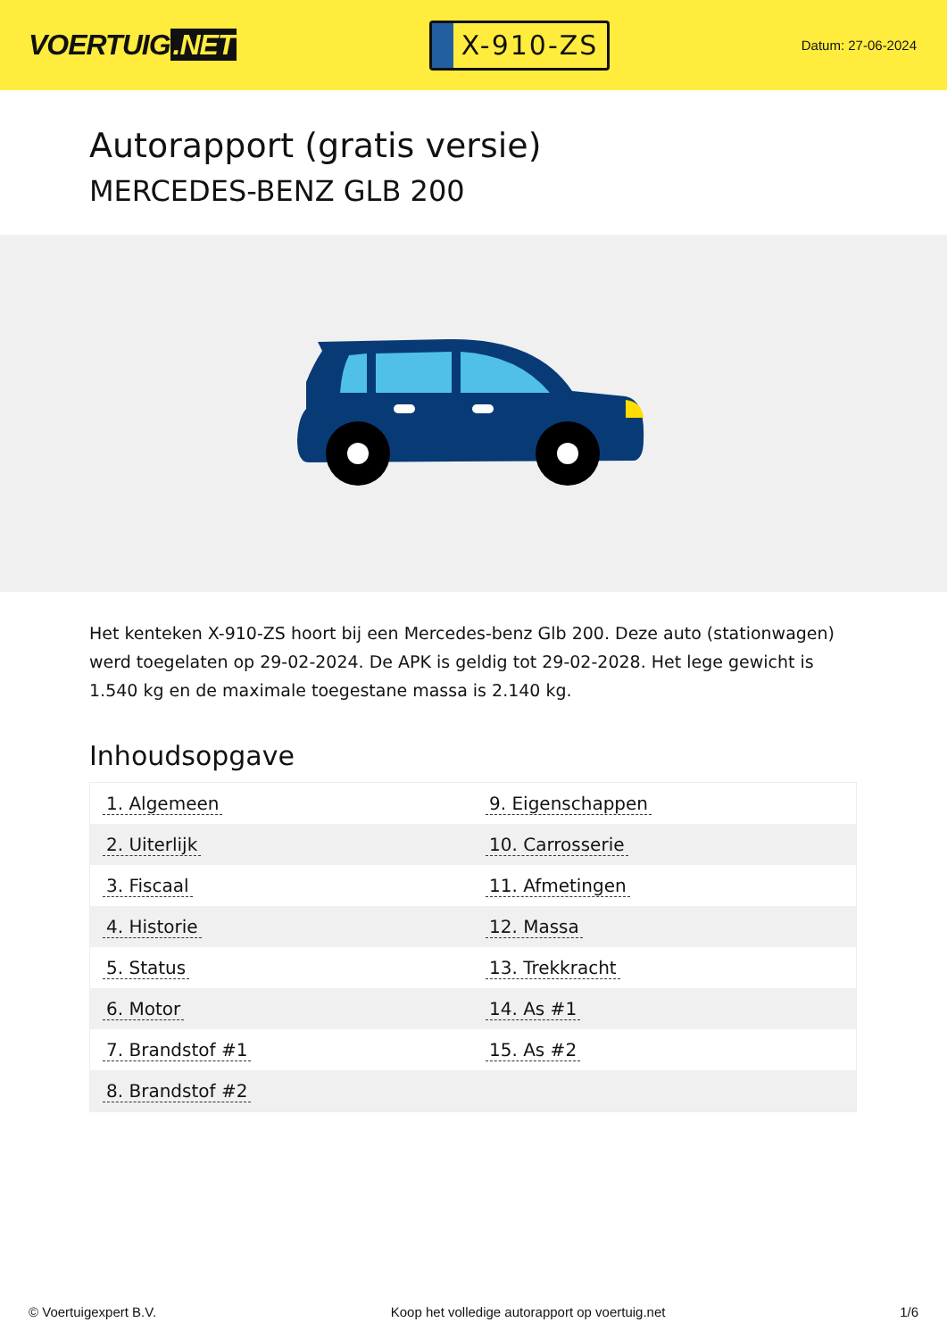VOERTUIG.NET
X-910-ZS
Datum: 27-06-2024
Autorapport (gratis versie)
MERCEDES-BENZ GLB 200
Het kenteken X-910-ZS hoort bij een Mercedes-benz Glb 200. Deze auto (stationwagen) werd toegelaten op 29-02-2024. De APK is geldig tot 29-02-2028. Het lege gewicht is 1.540 kg en de maximale toegestane massa is 2.140 kg.
Inhoudsopgave
| 1. Algemeen | 9. Eigenschappen |
| 2. Uiterlijk | 10. Carrosserie |
| 3. Fiscaal | 11. Afmetingen |
| 4. Historie | 12. Massa |
| 5. Status | 13. Trekkracht |
| 6. Motor | 14. As #1 |
| 7. Brandstof #1 | 15. As #2 |
| 8. Brandstof #2 | |
© Voertuigexpert B.V. Koop het volledige autorapport op voertuig.net 1/6